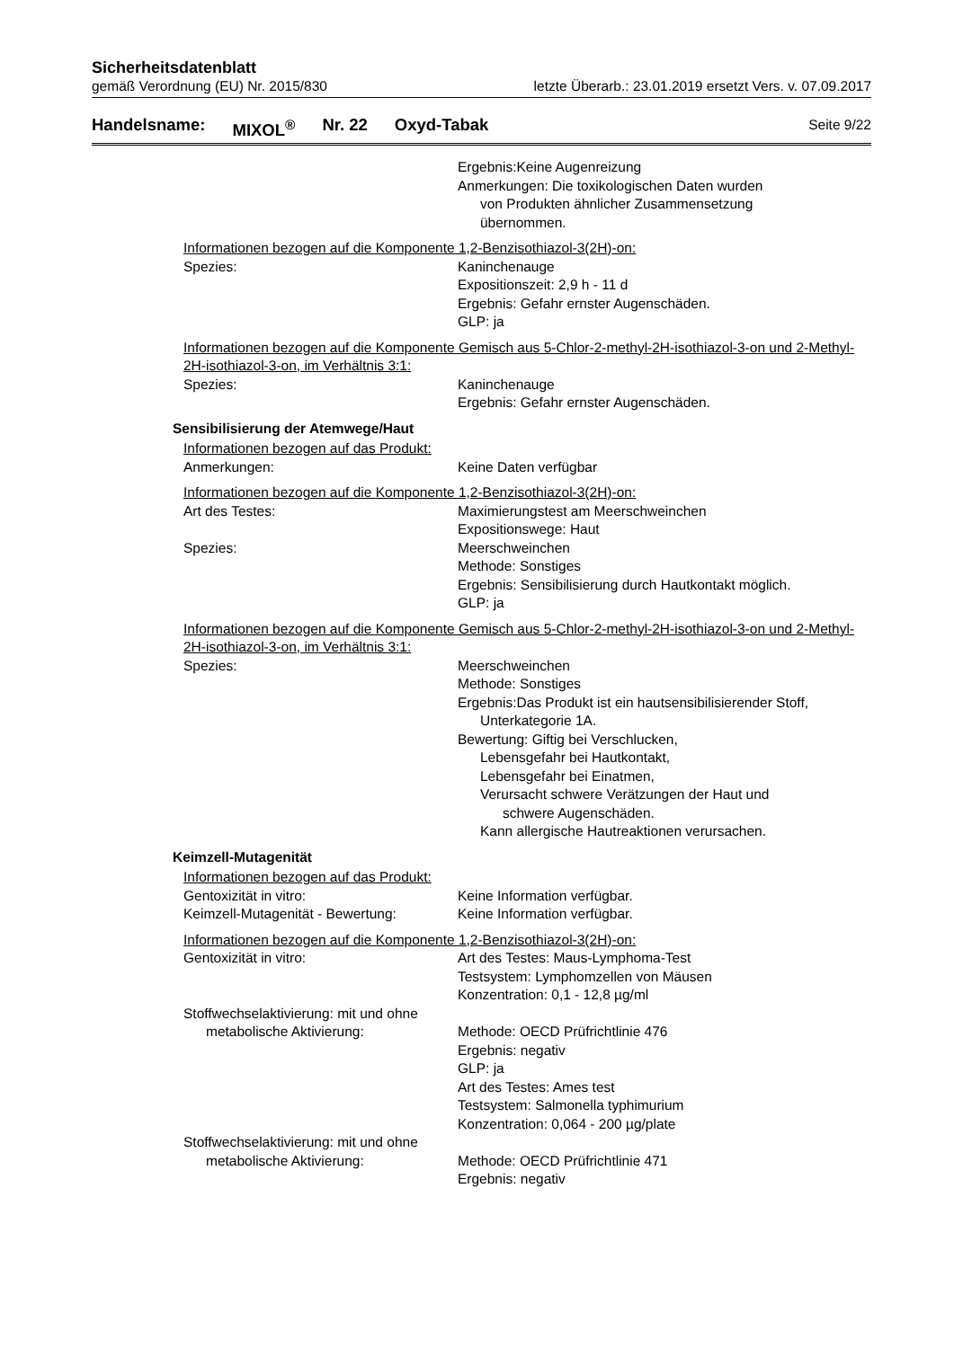Sicherheitsdatenblatt
gemäß Verordnung (EU) Nr. 2015/830 letzte Überarb.: 23.01.2019 ersetzt Vers. v. 07.09.2017
Handelsname: MIXOL<sup>®</sup> Nr. 22 Oxyd-Tabak Seite 9/22
Ergebnis:Keine Augenreizung
Anmerkungen: Die toxikologischen Daten wurden
von Produkten ähnlicher Zusammensetzung
übernommen.
Informationen bezogen auf die Komponente 1,2-Benzisothiazol-3(2H)-on:
Spezies: Kaninchenauge
Expositionszeit: 2,9 h - 11 d
Ergebnis: Gefahr ernster Augenschäden.
GLP: ja
Informationen bezogen auf die Komponente Gemisch aus 5-Chlor-2-methyl-2H-isothiazol-3-on und 2-Methyl-2H-isothiazol-3-on, im Verhältnis 3:1:
Spezies: Kaninchenauge
Ergebnis: Gefahr ernster Augenschäden.
Sensibilisierung der Atemwege/Haut
Informationen bezogen auf das Produkt:
Anmerkungen: Keine Daten verfügbar
Informationen bezogen auf die Komponente 1,2-Benzisothiazol-3(2H)-on:
Art des Testes: Maximierungstest am Meerschweinchen
Expositionswege: Haut
Spezies: Meerschweinchen
Methode: Sonstiges
Ergebnis: Sensibilisierung durch Hautkontakt möglich.
GLP: ja
Informationen bezogen auf die Komponente Gemisch aus 5-Chlor-2-methyl-2H-isothiazol-3-on und 2-Methyl-2H-isothiazol-3-on, im Verhältnis 3:1:
Spezies: Meerschweinchen
Methode: Sonstiges
Ergebnis:Das Produkt ist ein hautsensibilisierender Stoff,
Unterkategorie 1A.
Bewertung: Giftig bei Verschlucken,
Lebensgefahr bei Hautkontakt,
Lebensgefahr bei Einatmen,
Verursacht schwere Verätzungen der Haut und
schwere Augenschäden.
Kann allergische Hautreaktionen verursachen.
Keimzell-Mutagenität
Informationen bezogen auf das Produkt:
Gentoxizität in vitro: Keine Information verfügbar.
Keimzell-Mutagenität - Bewertung:
Keine Information verfügbar.
Informationen bezogen auf die Komponente 1,2-Benzisothiazol-3(2H)-on:
Gentoxizität in vitro: Art des Testes: Maus-Lymphoma-Test
Testsystem: Lymphomzellen von Mäusen
Konzentration: 0,1 - 12,8 µg/ml
Stoffwechselaktivierung: mit und ohne
metabolische Aktivierung: Methode: OECD Prüfrichtlinie 476
Ergebnis: negativ
GLP: ja
Art des Testes: Ames test
Testsystem: Salmonella typhimurium
Konzentration: 0,064 - 200 µg/plate
Stoffwechselaktivierung: mit und ohne
metabolische Aktivierung: Methode: OECD Prüfrichtlinie 471
Ergebnis: negativ